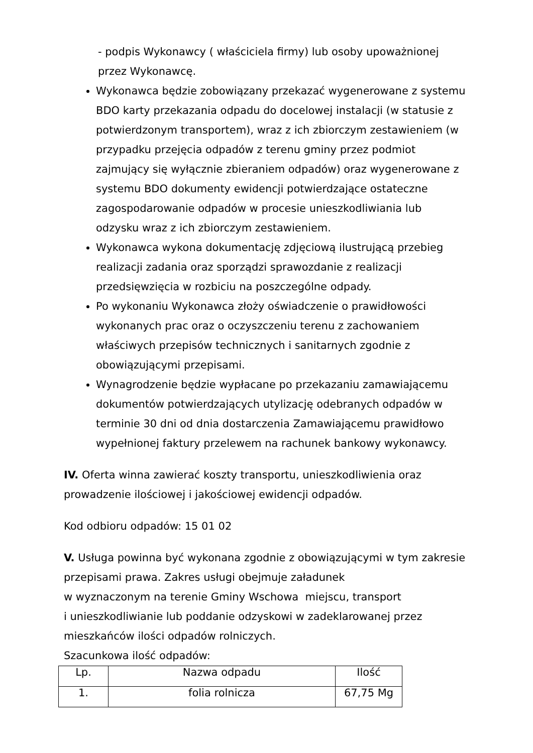- podpis Wykonawcy ( właściciela firmy) lub osoby upoważnionej
przez Wykonawcę.
Wykonawca będzie zobowiązany przekazać wygenerowane z systemu BDO karty przekazania odpadu do docelowej instalacji (w statusie z potwierdzonym transportem), wraz z ich zbiorczym zestawieniem (w przypadku przejęcia odpadów z terenu gminy przez podmiot zajmujący się wyłącznie zbieraniem odpadów) oraz wygenerowane z systemu BDO dokumenty ewidencji potwierdzające ostateczne zagospodarowanie odpadów w procesie unieszkodliwiania lub odzysku wraz z ich zbiorczym zestawieniem.
Wykonawca wykona dokumentację zdjęciową ilustrującą przebieg realizacji zadania oraz sporządzi sprawozdanie z realizacji przedsięwzięcia w rozbiciu na poszczególne odpady.
Po wykonaniu Wykonawca złoży oświadczenie o prawidłowości wykonanych prac oraz o oczyszczeniu terenu z zachowaniem właściwych przepisów technicznych i sanitarnych zgodnie z obowiązującymi przepisami.
Wynagrodzenie będzie wypłacane po przekazaniu zamawiającemu dokumentów potwierdzających utylizację odebranych odpadów w terminie 30 dni od dnia dostarczenia Zamawiającemu prawidłowo wypełnionej faktury przelewem na rachunek bankowy wykonawcy.
IV. Oferta winna zawierać koszty transportu, unieszkodliwienia oraz prowadzenie ilościowej i jakościowej ewidencji odpadów.
Kod odbioru odpadów: 15 01 02
V. Usługa powinna być wykonana zgodnie z obowiązującymi w tym zakresie przepisami prawa. Zakres usługi obejmuje załadunek
w wyznaczonym na terenie Gminy Wschowa miejscu, transport
i unieszkodliwianie lub poddanie odzyskowi w zadeklarowanej przez mieszkańców ilości odpadów rolniczych.
Szacunkowa ilość odpadów:
| Lp. | Nazwa odpadu | Ilość |
| 1. | folia rolnicza | 67,75 Mg |